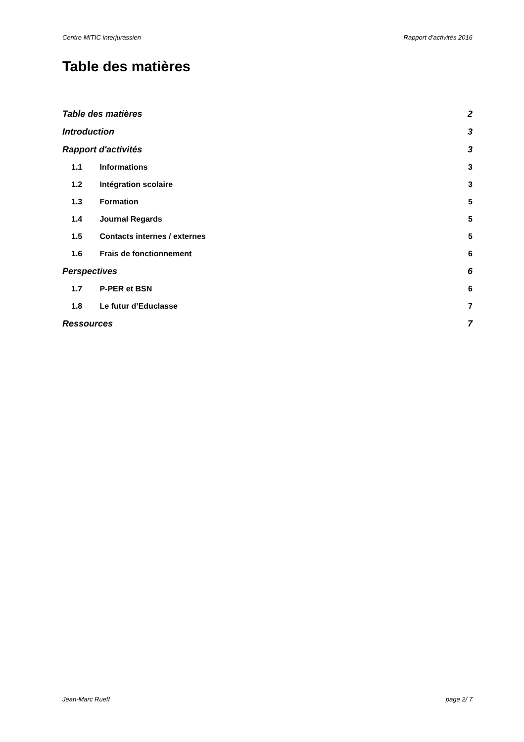Centre MITIC interjurassien Rapport d’activités 2016
Table des matières
Table des matières 2
Introduction 3
Rapport d'activités 3
1.1 Informations 3
1.2 Intégration scolaire 3
1.3 Formation 5
1.4 Journal Regards 5
1.5 Contacts internes / externes 5
1.6 Frais de fonctionnement 6
Perspectives 6
1.7 P-PER et BSN 6
1.8 Le futur d’Educlasse 7
Ressources 7
Jean-Marc Rueff page 2/ 7